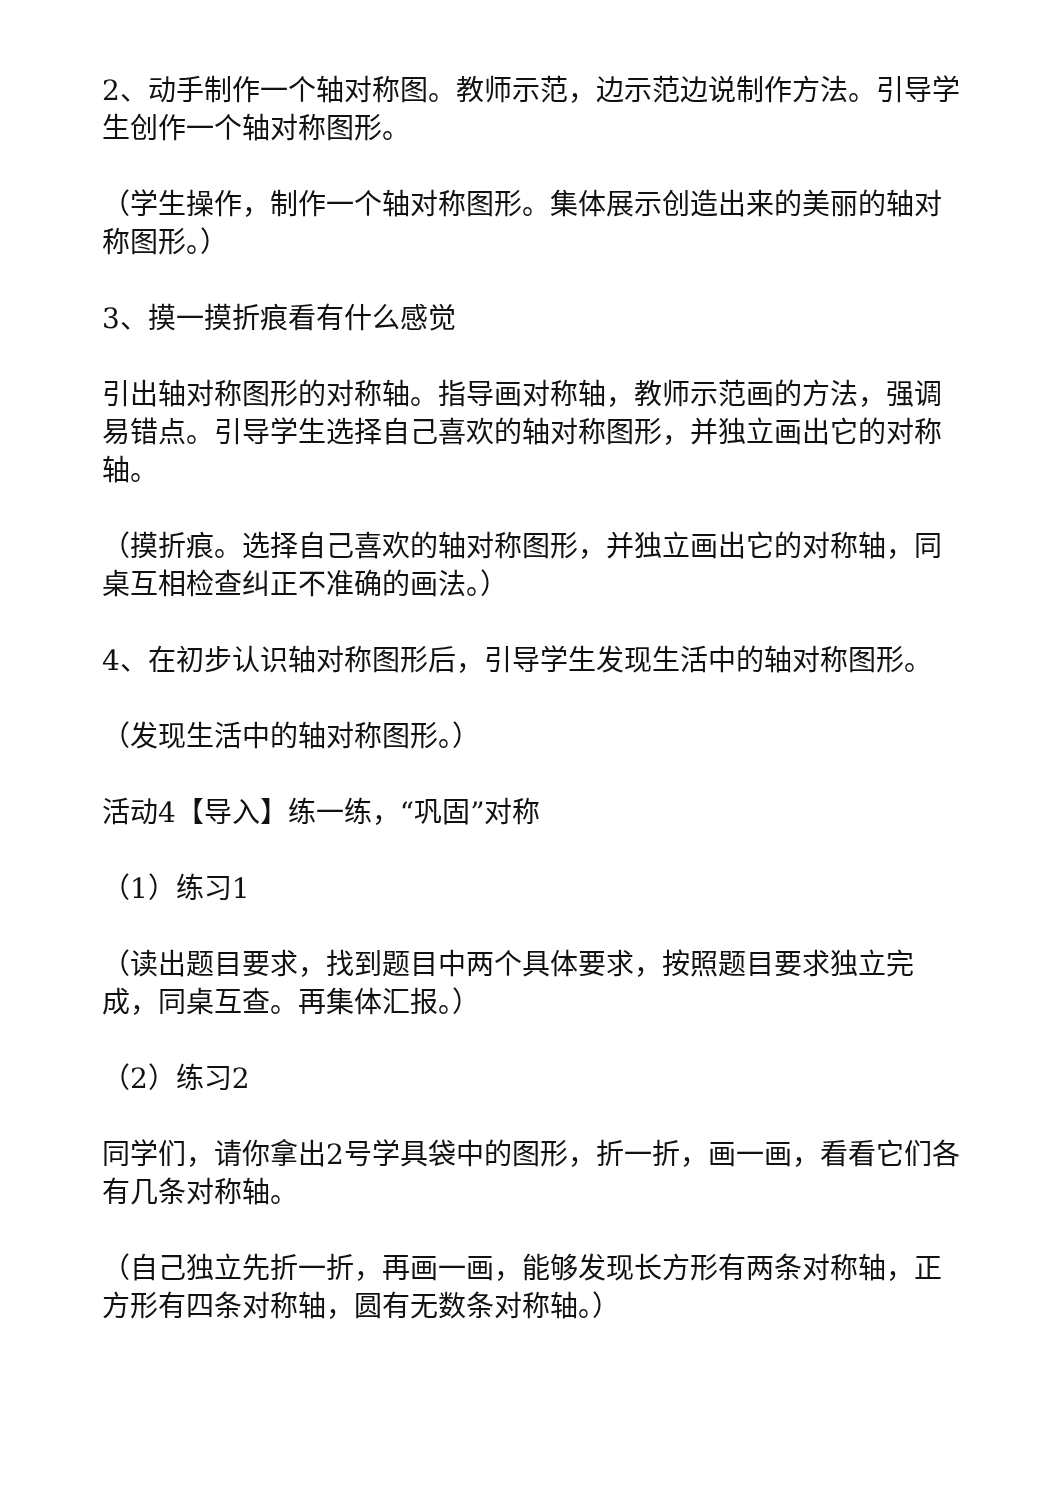2、动手制作一个轴对称图。教师示范，边示范边说制作方法。引导学生创作一个轴对称图形。
（学生操作，制作一个轴对称图形。集体展示创造出来的美丽的轴对称图形。）
3、摸一摸折痕看有什么感觉
引出轴对称图形的对称轴。指导画对称轴，教师示范画的方法，强调易错点。引导学生选择自己喜欢的轴对称图形，并独立画出它的对称轴。
（摸折痕。选择自己喜欢的轴对称图形，并独立画出它的对称轴，同桌互相检查纠正不准确的画法。）
4、在初步认识轴对称图形后，引导学生发现生活中的轴对称图形。
（发现生活中的轴对称图形。）
活动4【导入】练一练，“巩固”对称
（1）练习1
（读出题目要求，找到题目中两个具体要求，按照题目要求独立完成，同桌互查。再集体汇报。）
（2）练习2
同学们，请你拿出2号学具袋中的图形，折一折，画一画，看看它们各有几条对称轴。
（自己独立先折一折，再画一画，能够发现长方形有两条对称轴，正方形有四条对称轴，圆有无数条对称轴。）